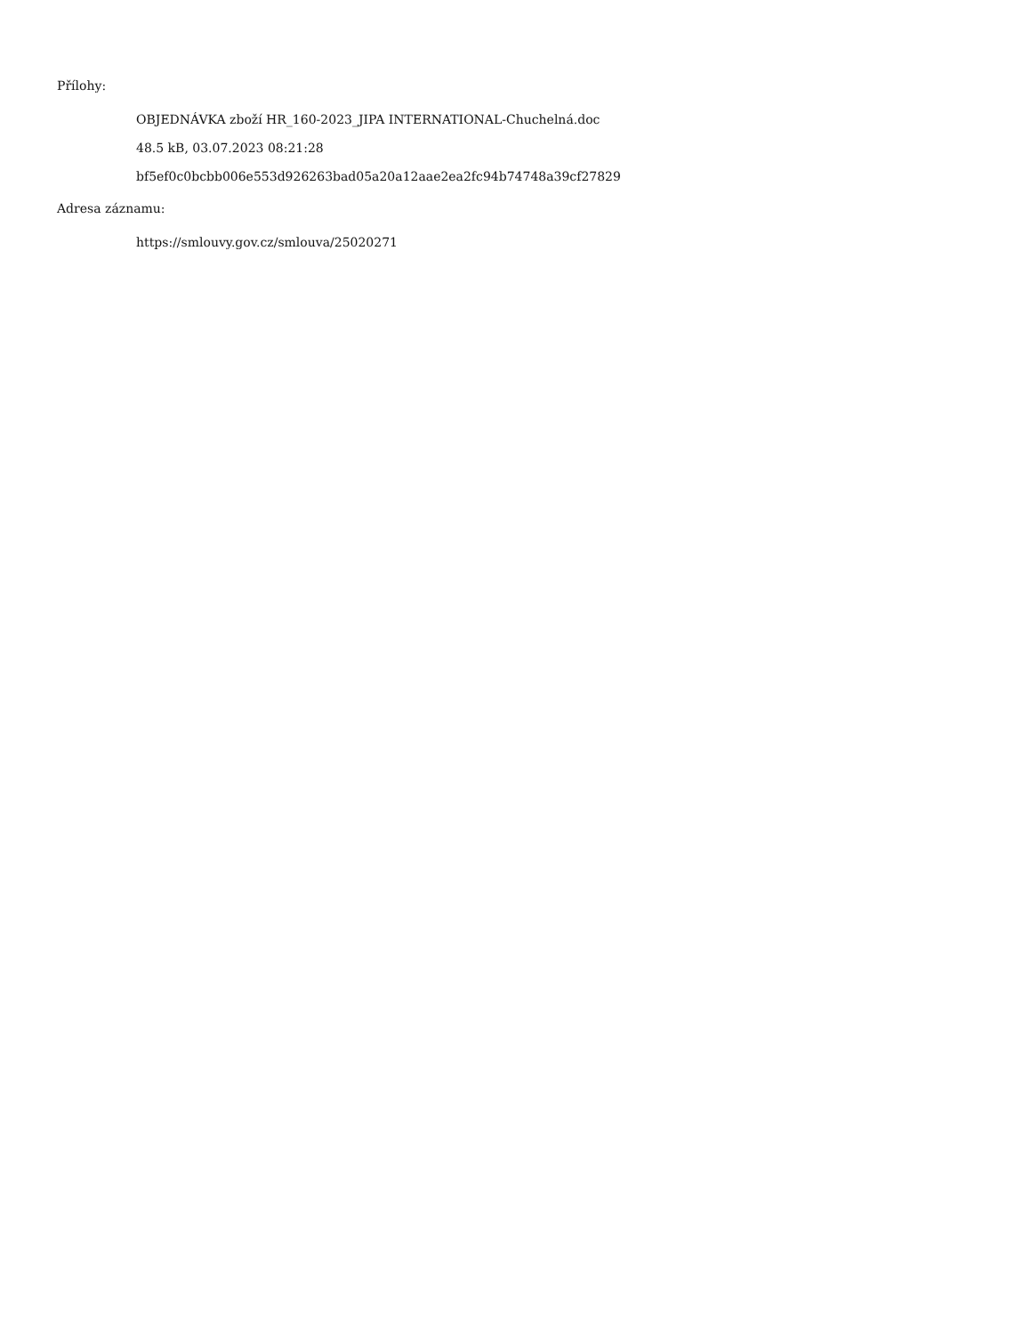Přílohy:
OBJEDNÁVKA zboží HR_160-2023_JIPA INTERNATIONAL-Chuchelná.doc
48.5 kB, 03.07.2023 08:21:28
bf5ef0c0bcbb006e553d926263bad05a20a12aae2ea2fc94b74748a39cf27829
Adresa záznamu:
https://smlouvy.gov.cz/smlouva/25020271